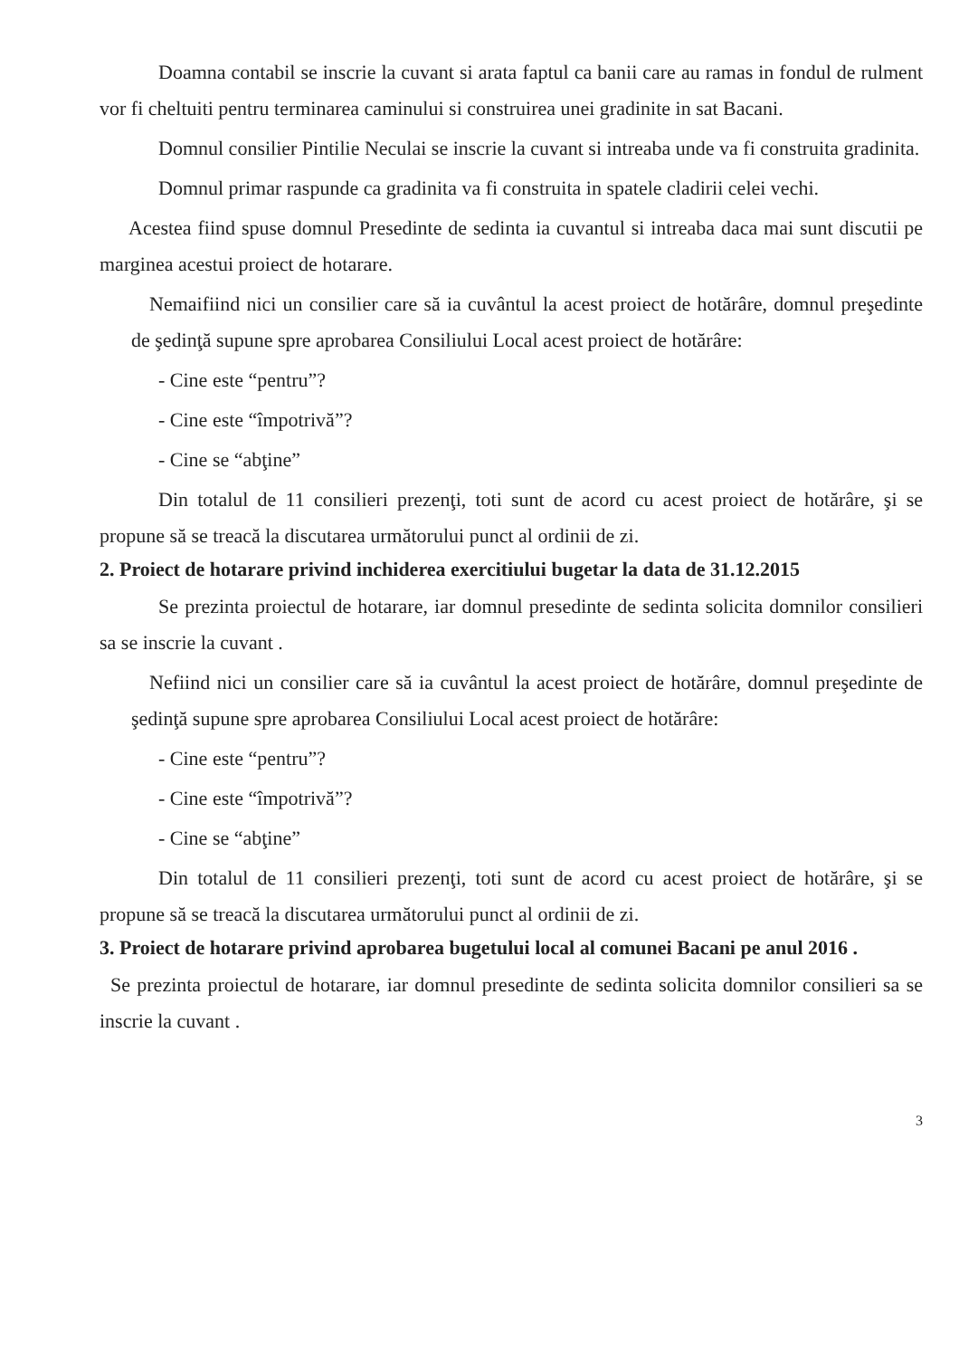Doamna contabil se inscrie la cuvant si arata faptul ca banii care au ramas in fondul de rulment vor fi cheltuiti pentru terminarea caminului si construirea unei gradinite in sat Bacani.
Domnul consilier Pintilie Neculai se inscrie la cuvant si intreaba unde va fi construita gradinita.
Domnul primar raspunde ca gradinita va fi construita in spatele cladirii celei vechi.
Acestea fiind spuse domnul Presedinte de sedinta ia cuvantul si intreaba daca mai sunt discutii pe marginea acestui proiect de hotarare.
Nemaifiind nici un consilier care să ia cuvântul la acest proiect de hotărâre, domnul preşedinte de şedinţă supune spre aprobarea Consiliului Local acest proiect de hotărâre:
- Cine este “pentru”?
- Cine este “împotrivă”?
- Cine se “abţine”
Din totalul de 11 consilieri prezenţi, toti sunt de acord cu acest proiect de hotărâre, şi se propune să se treacă la discutarea următorului punct al ordinii de zi.
2. Proiect de hotarare privind inchiderea exercitiului bugetar la data de 31.12.2015
Se prezinta proiectul de hotarare, iar domnul presedinte de sedinta solicita domnilor consilieri sa se inscrie la cuvant .
Nefiind nici un consilier care să ia cuvântul la acest proiect de hotărâre, domnul preşedinte de şedinţă supune spre aprobarea Consiliului Local acest proiect de hotărâre:
- Cine este “pentru”?
- Cine este “împotrivă”?
- Cine se “abţine”
Din totalul de 11 consilieri prezenţi, toti sunt de acord cu acest proiect de hotărâre, şi se propune să se treacă la discutarea următorului punct al ordinii de zi.
3. Proiect de hotarare privind aprobarea bugetului local al comunei Bacani pe anul 2016 .
Se prezinta proiectul de hotarare, iar domnul presedinte de sedinta solicita domnilor consilieri sa se inscrie la cuvant .
3